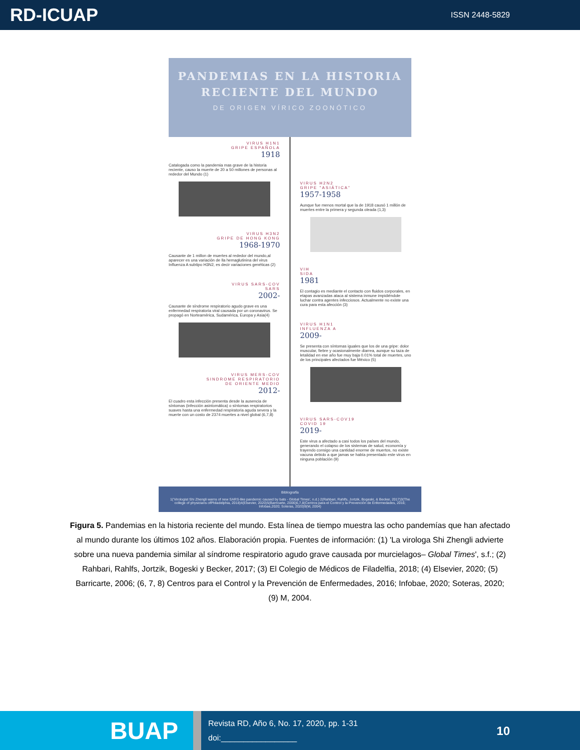RD-ICUAP
ISSN 2448-5829
PANDEMIAS EN LA HISTORIA RECIENTE DEL MUNDO
DE ORIGEN VÍRICO ZOONÓTICO
VIRUS H1N1
GRIPE ESPAÑOLA
1918
Catalogada como la pandemia mas grave de la historia reciente, causo la muerte de 20 a 50 millones de personas al rededor del Mundo (1)
VIRUS H3N2
GRIPE DE HONG KONG
1968-1970
Causante de 1 millon de muertes al rededor del mundo,al aparecer es una variación de lla hemaglutinina del virus Influenza A subtipo H3N2, es decir variaciones genéticas (2)
VIRUS SARS-COV
SARS
2002-
Causante de síndrome respiratorio agudo grave es una enfermedad respiratoria viral causada por un coronavirus. Se propagó en Norteamérica, Sudamérica, Europa y Asia(4)
VIRUS MERS-COV
SINDROME RESPIRATORIO
DE ORIENTE MEDIO
2012-
El cuadro esta infección presenta desde la ausencia de síntomas (infección asintomática) o síntomas respiratorios suaves hasta una enfermedad respiratoria aguda severa y la muerte con un costo de 2374 muertes a nivel global (6,7,8)
VIRUS H2N2
GRIPE "ASIÁTICA"
1957-1958
Aunque fue menos mortal que la de 1918 causó 1 millón de muertes entre la primera y segunda oleada (1,3)
VIH
SIDA
1981
El contagio es mediante el contacto con fluidos corporales, en etapas avanzadas ataca al sistema inmune impidiéndole luchar contra agentes infecciosos. Actualmente no existe una cura para esta afección (3)
VIRUS H1N1
INFLUENZA A
2009-
Se presenta con síntomas iguales que los de una gripe: dolor muscular, fiebre y ocasionalmente diarrea, aunque su taza de letalidad en ese año fue muy baja 0.01% total de muertes, uno de los principales afectados fue México (5)
VIRUS SARS-COV19
COVID 19
2019-
Este virus a afectado a casi todos los países del mundo, generando el colapso de los sistemas de salud, economía y trayendo consigo una cantidad enorme de muertos, no existe vacuna debido a que jamas se había presentado este virus en ninguna población (9)
Bibliografía
1('Virologist Shi Zhengli warns of new SARS-like pandemic caused by bats - Global Times', n.d.) 2(Rahbari, Rahlfs, Jortzik, Bogeski, & Becker, 2017)3(The college of physicians ofPhiladelphia, 2018)4(Elsevier, 2020)5(Barricarte, 2006)6,7,8(Centros para el Control y la Prevención de Enfermedades, 2016; Infobae,2020; Soteras, 2020)9(M, 2004)
Figura 5. Pandemias en la historia reciente del mundo. Esta línea de tiempo muestra las ocho pandemías que han afectado al mundo durante los últimos 102 años. Elaboración propia. Fuentes de información: (1) 'La virologa Shi Zhengli advierte sobre una nueva pandemia similar al síndrome respiratorio agudo grave causada por murcielagos– Global Times', s.f.; (2) Rahbari, Rahlfs, Jortzik, Bogeski y Becker, 2017; (3) El Colegio de Médicos de Filadelfia, 2018; (4) Elsevier, 2020; (5) Barricarte, 2006; (6, 7, 8) Centros para el Control y la Prevención de Enfermedades, 2016; Infobae, 2020; Soteras, 2020; (9) M, 2004.
BUAP
Revista RD, Año 6, No. 17, 2020, pp. 1-31
doi:_________________
10